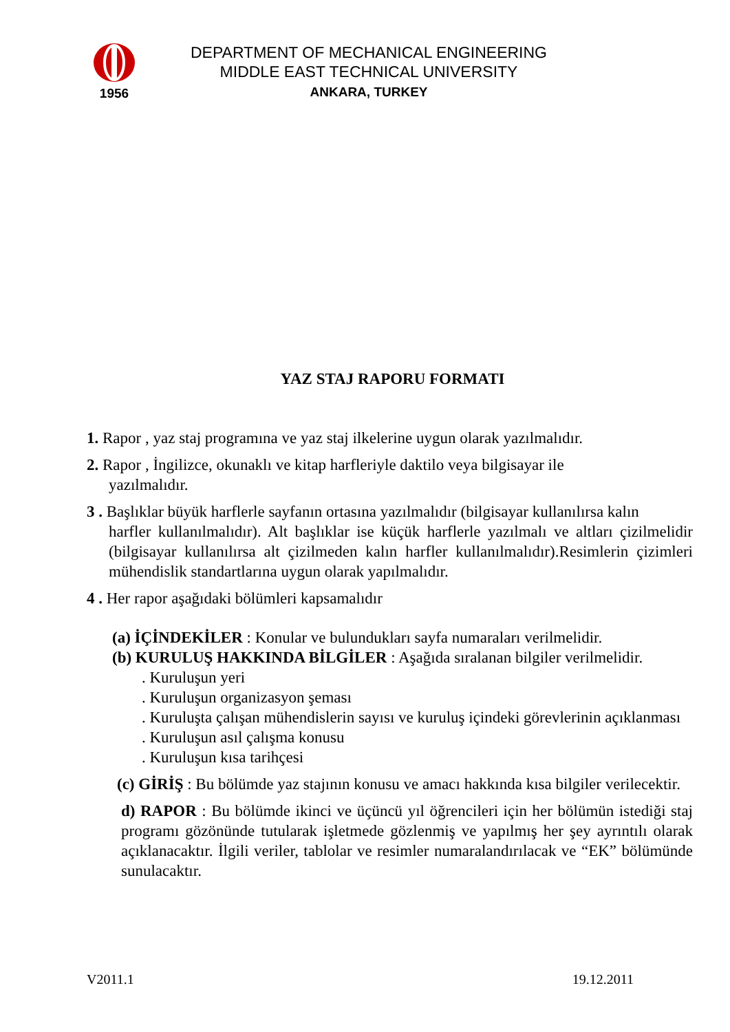1956
DEPARTMENT OF MECHANICAL ENGINEERING
MIDDLE EAST TECHNICAL UNIVERSITY
ANKARA, TURKEY
YAZ STAJ RAPORU FORMATI
1. Rapor , yaz staj programına ve yaz staj ilkelerine uygun olarak yazılmalıdır.
2. Rapor , İngilizce, okunaklı ve kitap harfleriyle daktilo veya bilgisayar ile
yazılmalıdır.
3 . Başlıklar büyük harflerle sayfanın ortasına yazılmalıdır (bilgisayar kullanılırsa kalın
harfler kullanılmalıdır). Alt başlıklar ise küçük harflerle yazılmalı ve altları çizilmelidir (bilgisayar kullanılırsa alt çizilmeden kalın harfler kullanılmalıdır).Resimlerin çizimleri mühendislik standartlarına uygun olarak yapılmalıdır.
4 . Her rapor aşağıdaki bölümleri kapsamalıdır
(a) İÇİNDEKİLER : Konular ve bulundukları sayfa numaraları verilmelidir.
(b) KURULUŞ HAKKINDA BİLGİLER : Aşağıda sıralanan bilgiler verilmelidir.
. Kuruluşun yeri
. Kuruluşun organizasyon şeması
. Kuruluşta çalışan mühendislerin sayısı ve kuruluş içindeki görevlerinin açıklanması
. Kuruluşun asıl çalışma konusu
. Kuruluşun kısa tarihçesi
(c) GİRİŞ : Bu bölümde yaz stajının konusu ve amacı hakkında kısa bilgiler verilecektir.
d) RAPOR : Bu bölümde ikinci ve üçüncü yıl öğrencileri için her bölümün istediği staj programı gözönünde tutularak işletmede gözlenmiş ve yapılmış her şey ayrıntılı olarak açıklanacaktır. İlgili veriler, tablolar ve resimler numaralandırılacak ve “EK” bölümünde sunulacaktır.
V2011.1 19.12.2011